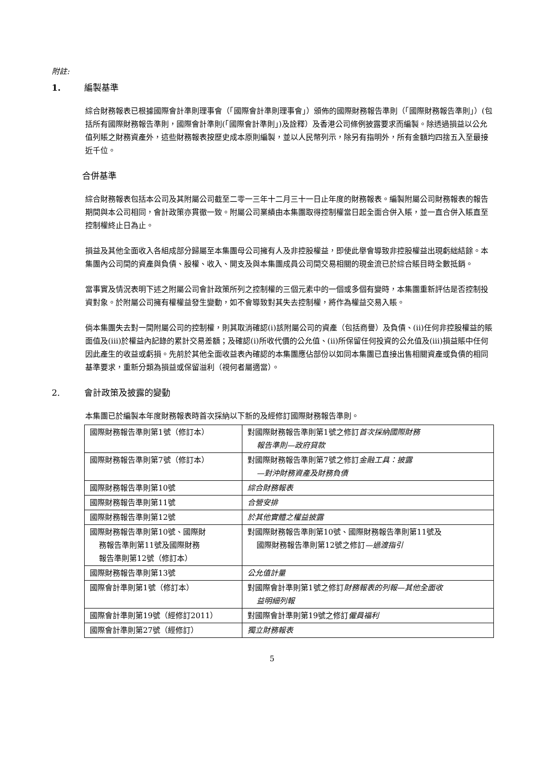附註:
1. 編製基準
綜合財務報表已根據國際會計準則理事會（「國際會計準則理事會」）頒佈的國際財務報告準則（「國際財務報告準則」）(包括所有國際財務報告準則，國際會計準則(「國際會計準則」)及詮釋）及香港公司條例披露要求而編製。除透過損益以公允值列賬之財務資產外，這些財務報表按歷史成本原則編製，並以人民幣列示，除另有指明外，所有金額均四捨五入至最接近千位。
合併基準
綜合財務報表包括本公司及其附屬公司截至二零一三年十二月三十一日止年度的財務報表。編製附屬公司財務報表的報告期間與本公司相同，會計政策亦貫徹一致。附屬公司業績由本集團取得控制權當日起全面合併入賬，並一直合併入賬直至控制權終止日為止。
損益及其他全面收入各組成部分歸屬至本集團母公司擁有人及非控股權益，即使此舉會導致非控股權益出現虧絀結餘。本集團內公司間的資產與負債、股權、收入、開支及與本集團成員公司間交易相關的現金流已於綜合賬目時全數抵銷。
當事實及情況表明下述之附屬公司會計政策所列之控制權的三個元素中的一個或多個有變時，本集團重新評估是否控制投資對象。於附屬公司擁有權權益發生變動，如不會導致對其失去控制權，將作為權益交易入賬。
倘本集團失去對一間附屬公司的控制權，則其取消確認(i)該附屬公司的資產（包括商譽）及負債、(ii)任何非控股權益的賬面值及(iii)於權益內記錄的累計交易差額；及確認(i)所收代價的公允值、(ii)所保留任何投資的公允值及(iii)損益賬中任何因此產生的收益或虧損。先前於其他全面收益表內確認的本集團應佔部份以如同本集團已直接出售相關資產或負債的相同基準要求，重新分類為損益或保留溢利（視何者屬適當）。
2. 會計政策及披露的變動
本集團已於編製本年度財務報表時首次採納以下新的及經修訂國際財務報告準則。
| 國際財務報告準則第1號（修訂本） | 對國際財務報告準則第1號之修訂 首次採納國際財務 報告準則—政府貸款 |
| 國際財務報告準則第7號（修訂本） | 對國際財務報告準則第7號之修訂 金融工具：披露 —對沖財務資產及財務負債 |
| 國際財務報告準則第10號 | 綜合財務報表 |
| 國際財務報告準則第11號 | 合營安排 |
| 國際財務報告準則第12號 | 於其他實體之權益披露 |
| 國際財務報告準則第10號、國際財 務報告準則第11號及國際財務 報告準則第12號（修訂本） | 對國際財務報告準則第10號、國際財務報告準則第11號及 國際財務報告準則第12號之修訂 —過渡指引 |
| 國際財務報告準則第13號 | 公允值計量 |
| 國際會計準則第1號（修訂本） | 對國際會計準則第1號之修訂 財務報表的列報—其他全面收 益明細列報 |
| 國際會計準則第19號（經修訂2011） | 對國際會計準則第19號之修訂 僱員福利 |
| 國際會計準則第27號（經修訂） | 獨立財務報表 |
5